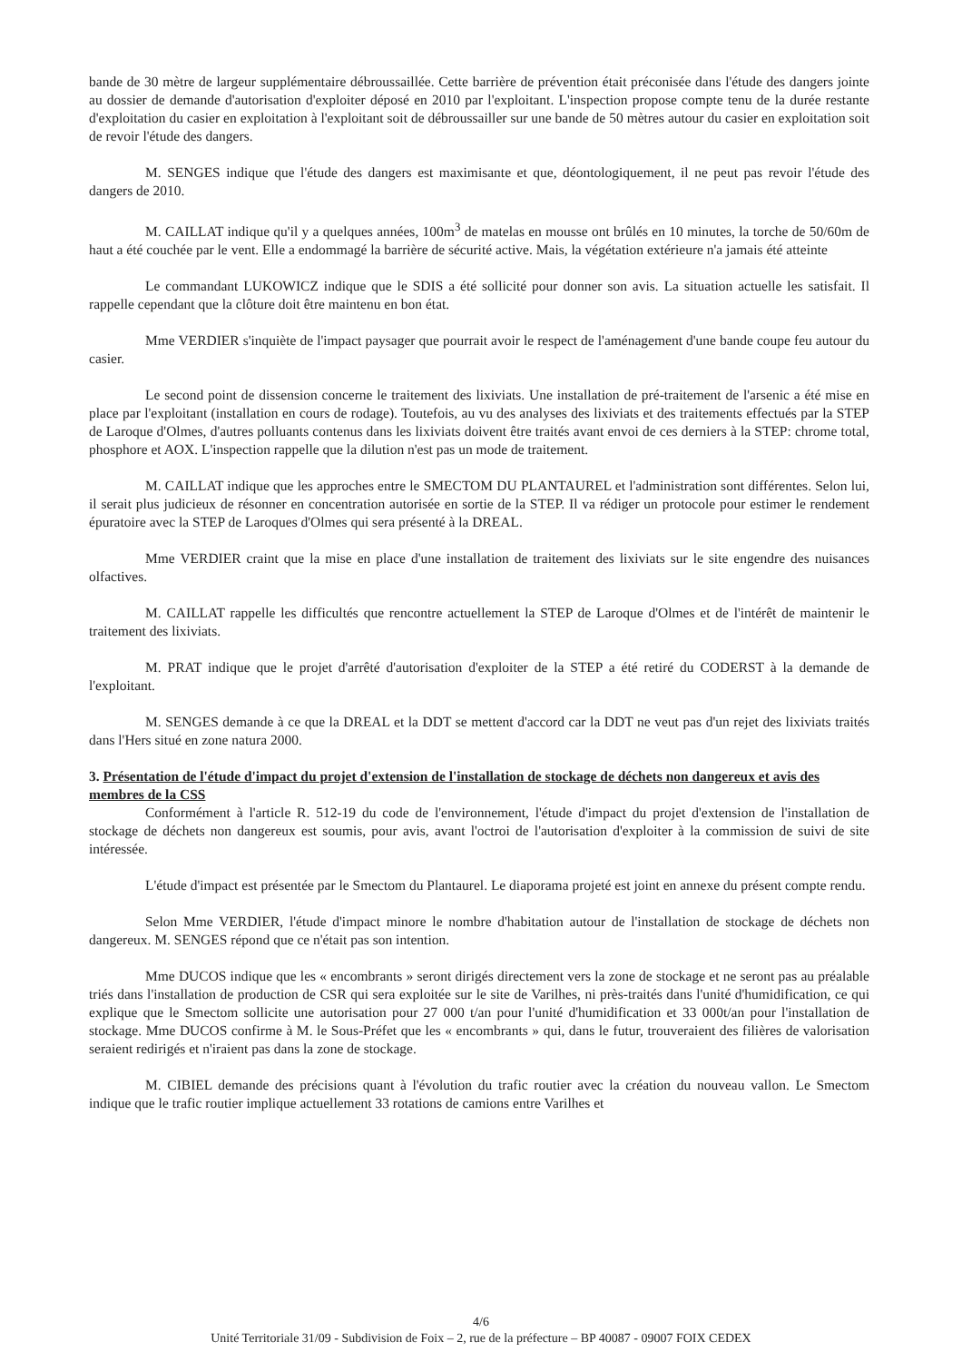bande de 30 mètre de largeur supplémentaire débroussaillée. Cette barrière de prévention était préconisée dans l'étude des dangers jointe au dossier de demande d'autorisation d'exploiter déposé en 2010 par l'exploitant. L'inspection propose compte tenu de la durée restante d'exploitation du casier en exploitation à l'exploitant soit de débroussailler sur une bande de 50 mètres autour du casier en exploitation soit de revoir l'étude des dangers.
M. SENGES indique que l'étude des dangers est maximisante et que, déontologiquement, il ne peut pas revoir l'étude des dangers de 2010.
M. CAILLAT indique qu'il y a quelques années, 100m<sup>3</sup> de matelas en mousse ont brûlés en 10 minutes, la torche de 50/60m de haut a été couchée par le vent. Elle a endommagé la barrière de sécurité active. Mais, la végétation extérieure n'a jamais été atteinte
Le commandant LUKOWICZ indique que le SDIS a été sollicité pour donner son avis. La situation actuelle les satisfait. Il rappelle cependant que la clôture doit être maintenu en bon état.
Mme VERDIER s'inquiète de l'impact paysager que pourrait avoir le respect de l'aménagement d'une bande coupe feu autour du casier.
Le second point de dissension concerne le traitement des lixiviats. Une installation de pré-traitement de l'arsenic a été mise en place par l'exploitant (installation en cours de rodage). Toutefois, au vu des analyses des lixiviats et des traitements effectués par la STEP de Laroque d'Olmes, d'autres polluants contenus dans les lixiviats doivent être traités avant envoi de ces derniers à la STEP: chrome total, phosphore et AOX. L'inspection rappelle que la dilution n'est pas un mode de traitement.
M. CAILLAT indique que les approches entre le SMECTOM DU PLANTAUREL et l'administration sont différentes. Selon lui, il serait plus judicieux de résonner en concentration autorisée en sortie de la STEP. Il va rédiger un protocole pour estimer le rendement épuratoire avec la STEP de Laroques d'Olmes qui sera présenté à la DREAL.
Mme VERDIER craint que la mise en place d'une installation de traitement des lixiviats sur le site engendre des nuisances olfactives.
M. CAILLAT rappelle les difficultés que rencontre actuellement la STEP de Laroque d'Olmes et de l'intérêt de maintenir le traitement des lixiviats.
M. PRAT indique que le projet d'arrêté d'autorisation d'exploiter de la STEP a été retiré du CODERST à la demande de l'exploitant.
M. SENGES demande à ce que la DREAL et la DDT se mettent d'accord car la DDT ne veut pas d'un rejet des lixiviats traités dans l'Hers situé en zone natura 2000.
3. Présentation de l'étude d'impact du projet d'extension de l'installation de stockage de déchets non dangereux et avis des membres de la CSS
Conformément à l'article R. 512-19 du code de l'environnement, l'étude d'impact du projet d'extension de l'installation de stockage de déchets non dangereux est soumis, pour avis, avant l'octroi de l'autorisation d'exploiter à la commission de suivi de site intéressée.
L'étude d'impact est présentée par le Smectom du Plantaurel. Le diaporama projeté est joint en annexe du présent compte rendu.
Selon Mme VERDIER, l'étude d'impact minore le nombre d'habitation autour de l'installation de stockage de déchets non dangereux. M. SENGES répond que ce n'était pas son intention.
Mme DUCOS indique que les « encombrants » seront dirigés directement vers la zone de stockage et ne seront pas au préalable triés dans l'installation de production de CSR qui sera exploitée sur le site de Varilhes, ni près-traités dans l'unité d'humidification, ce qui explique que le Smectom sollicite une autorisation pour 27 000 t/an pour l'unité d'humidification et 33 000t/an pour l'installation de stockage. Mme DUCOS confirme à M. le Sous-Préfet que les « encombrants » qui, dans le futur, trouveraient des filières de valorisation seraient redirigés et n'iraient pas dans la zone de stockage.
M. CIBIEL demande des précisions quant à l'évolution du trafic routier avec la création du nouveau vallon. Le Smectom indique que le trafic routier implique actuellement 33 rotations de camions entre Varilhes et
4/6
Unité Territoriale 31/09 - Subdivision de Foix – 2, rue de la préfecture – BP 40087 - 09007 FOIX CEDEX